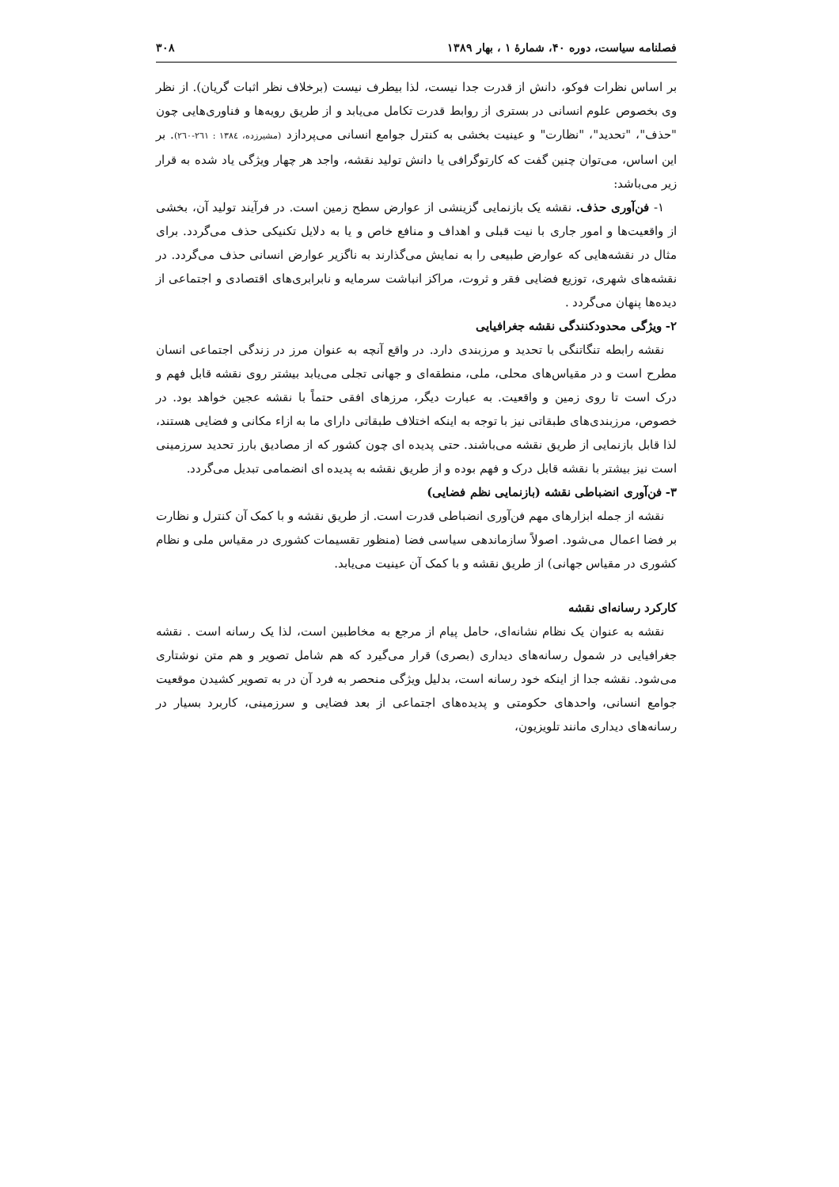فصلنامه سیاست، دوره ۴۰، شمارهٔ ۱ ، بهار ۱۳۸۹ ۳۰۸
بر اساس نظرات فوکو، دانش از قدرت جدا نیست، لذا بیطرف نیست (برخلاف نظر اثبات گریان). از نظر وی بخصوص علوم انسانی در بستری از روابط قدرت تکامل می‌یابد و از طریق رویه‌ها و فناوری‌هایی چون "حذف"، "تحدید"، "نظارت" و عینیت بخشی به کنترل جوامع انسانی می‌پردازد (مشیرزده، ۱۳۸٤ : ۲٦۱-۲٦۰). بر این اساس، می‌توان چنین گفت که کارتوگرافی یا دانش تولید نقشه، واجد هر چهار ویژگی یاد شده به قرار زیر می‌باشد:
۱- فن‌آوری حذف. نقشه یک بازنمایی گزینشی از عوارض سطح زمین است. در فرآیند تولید آن، بخشی از واقعیت‌ها و امور جاری با نیت قبلی و اهداف و منافع خاص و یا به دلایل تکنیکی حذف می‌گردد. برای مثال در نقشه‌هایی که عوارض طبیعی را به نمایش می‌گذارند به ناگزیر عوارض انسانی حذف می‌گردد. در نقشه‌های شهری، توزیع فضایی فقر و ثروت، مراکز انباشت سرمایه و نابرابری‌های اقتصادی و اجتماعی از دیده‌ها پنهان می‌گردد .
۲- ویژگی محدودکنندگی نقشه جغرافیایی
نقشه رابطه تنگاتنگی با تحدید و مرزبندی دارد. در واقع آنچه به عنوان مرز در زندگی اجتماعی انسان مطرح است و در مقیاس‌های محلی، ملی، منطقه‌ای و جهانی تجلی می‌یابد بیشتر روی نقشه قابل فهم و درک است تا روی زمین و واقعیت. به عبارت دیگر، مرزهای افقی حتماً با نقشه عجین خواهد بود. در خصوص، مرزبندی‌های طبقاتی نیز با توجه به اینکه اختلاف طبقاتی دارای ما به ازاء مکانی و فضایی هستند، لذا قابل بازنمایی از طریق نقشه می‌باشند. حتی پدیده ای چون کشور که از مصادیق بارز تحدید سرزمینی است نیز بیشتر با نقشه قابل درک و فهم بوده و از طریق نقشه به پدیده ای انضمامی تبدیل می‌گردد.
۳- فن‌آوری انضباطی نقشه (بازنمایی نظم فضایی)
نقشه از جمله ابزارهای مهم فن‌آوری انضباطی قدرت است. از طریق نقشه و با کمک آن کنترل و نظارت بر فضا اعمال می‌شود. اصولاً سازماندهی سیاسی فضا (منظور تقسیمات کشوری در مقیاس ملی و نظام کشوری در مقیاس جهانی) از طریق نقشه و با کمک آن عینیت می‌یابد.
کارکرد رسانه‌ای نقشه
نقشه به عنوان یک نظام نشانه‌ای، حامل پیام از مرجع به مخاطبین است، لذا یک رسانه است . نقشه جغرافیایی در شمول رسانه‌های دیداری (بصری) قرار می‌گیرد که هم شامل تصویر و هم متن نوشتاری می‌شود. نقشه جدا از اینکه خود رسانه است، بدلیل ویژگی منحصر به فرد آن در به تصویر کشیدن موقعیت جوامع انسانی، واحدهای حکومتی و پدیده‌های اجتماعی از بعد فضایی و سرزمینی، کاربرد بسیار در رسانه‌های دیداری مانند تلویزیون،